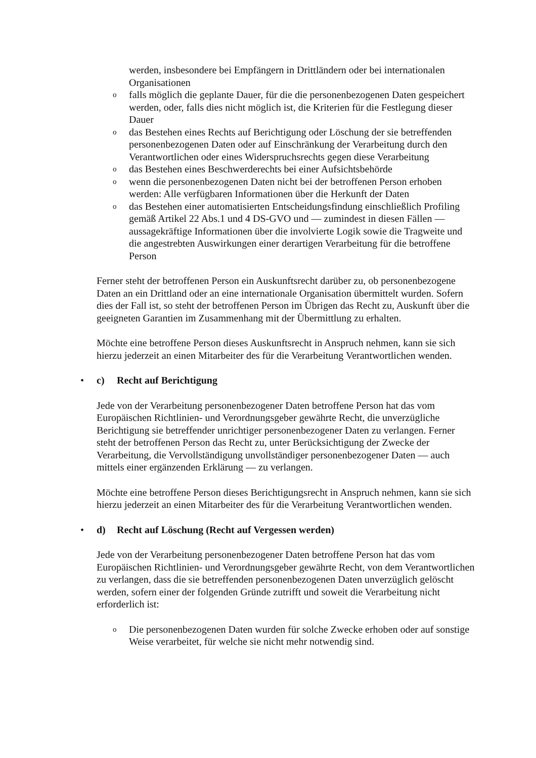werden, insbesondere bei Empfängern in Drittländern oder bei internationalen Organisationen
ofalls möglich die geplante Dauer, für die die personenbezogenen Daten gespeichert werden, oder, falls dies nicht möglich ist, die Kriterien für die Festlegung dieser Dauer
odas Bestehen eines Rechts auf Berichtigung oder Löschung der sie betreffenden personenbezogenen Daten oder auf Einschränkung der Verarbeitung durch den Verantwortlichen oder eines Widerspruchsrechts gegen diese Verarbeitung
odas Bestehen eines Beschwerderechts bei einer Aufsichtsbehörde
owenn die personenbezogenen Daten nicht bei der betroffenen Person erhoben werden: Alle verfügbaren Informationen über die Herkunft der Daten
odas Bestehen einer automatisierten Entscheidungsfindung einschließlich Profiling gemäß Artikel 22 Abs.1 und 4 DS-GVO und — zumindest in diesen Fällen — aussagekräftige Informationen über die involvierte Logik sowie die Tragweite und die angestrebten Auswirkungen einer derartigen Verarbeitung für die betroffene Person
Ferner steht der betroffenen Person ein Auskunftsrecht darüber zu, ob personenbezogene Daten an ein Drittland oder an eine internationale Organisation übermittelt wurden. Sofern dies der Fall ist, so steht der betroffenen Person im Übrigen das Recht zu, Auskunft über die geeigneten Garantien im Zusammenhang mit der Übermittlung zu erhalten.
Möchte eine betroffene Person dieses Auskunftsrecht in Anspruch nehmen, kann sie sich hierzu jederzeit an einen Mitarbeiter des für die Verarbeitung Verantwortlichen wenden.
• c) Recht auf Berichtigung
Jede von der Verarbeitung personenbezogener Daten betroffene Person hat das vom Europäischen Richtlinien- und Verordnungsgeber gewährte Recht, die unverzügliche Berichtigung sie betreffender unrichtiger personenbezogener Daten zu verlangen. Ferner steht der betroffenen Person das Recht zu, unter Berücksichtigung der Zwecke der Verarbeitung, die Vervollständigung unvollständiger personenbezogener Daten — auch mittels einer ergänzenden Erklärung — zu verlangen.
Möchte eine betroffene Person dieses Berichtigungsrecht in Anspruch nehmen, kann sie sich hierzu jederzeit an einen Mitarbeiter des für die Verarbeitung Verantwortlichen wenden.
• d) Recht auf Löschung (Recht auf Vergessen werden)
Jede von der Verarbeitung personenbezogener Daten betroffene Person hat das vom Europäischen Richtlinien- und Verordnungsgeber gewährte Recht, von dem Verantwortlichen zu verlangen, dass die sie betreffenden personenbezogenen Daten unverzüglich gelöscht werden, sofern einer der folgenden Gründe zutrifft und soweit die Verarbeitung nicht erforderlich ist:
o Die personenbezogenen Daten wurden für solche Zwecke erhoben oder auf sonstige Weise verarbeitet, für welche sie nicht mehr notwendig sind.